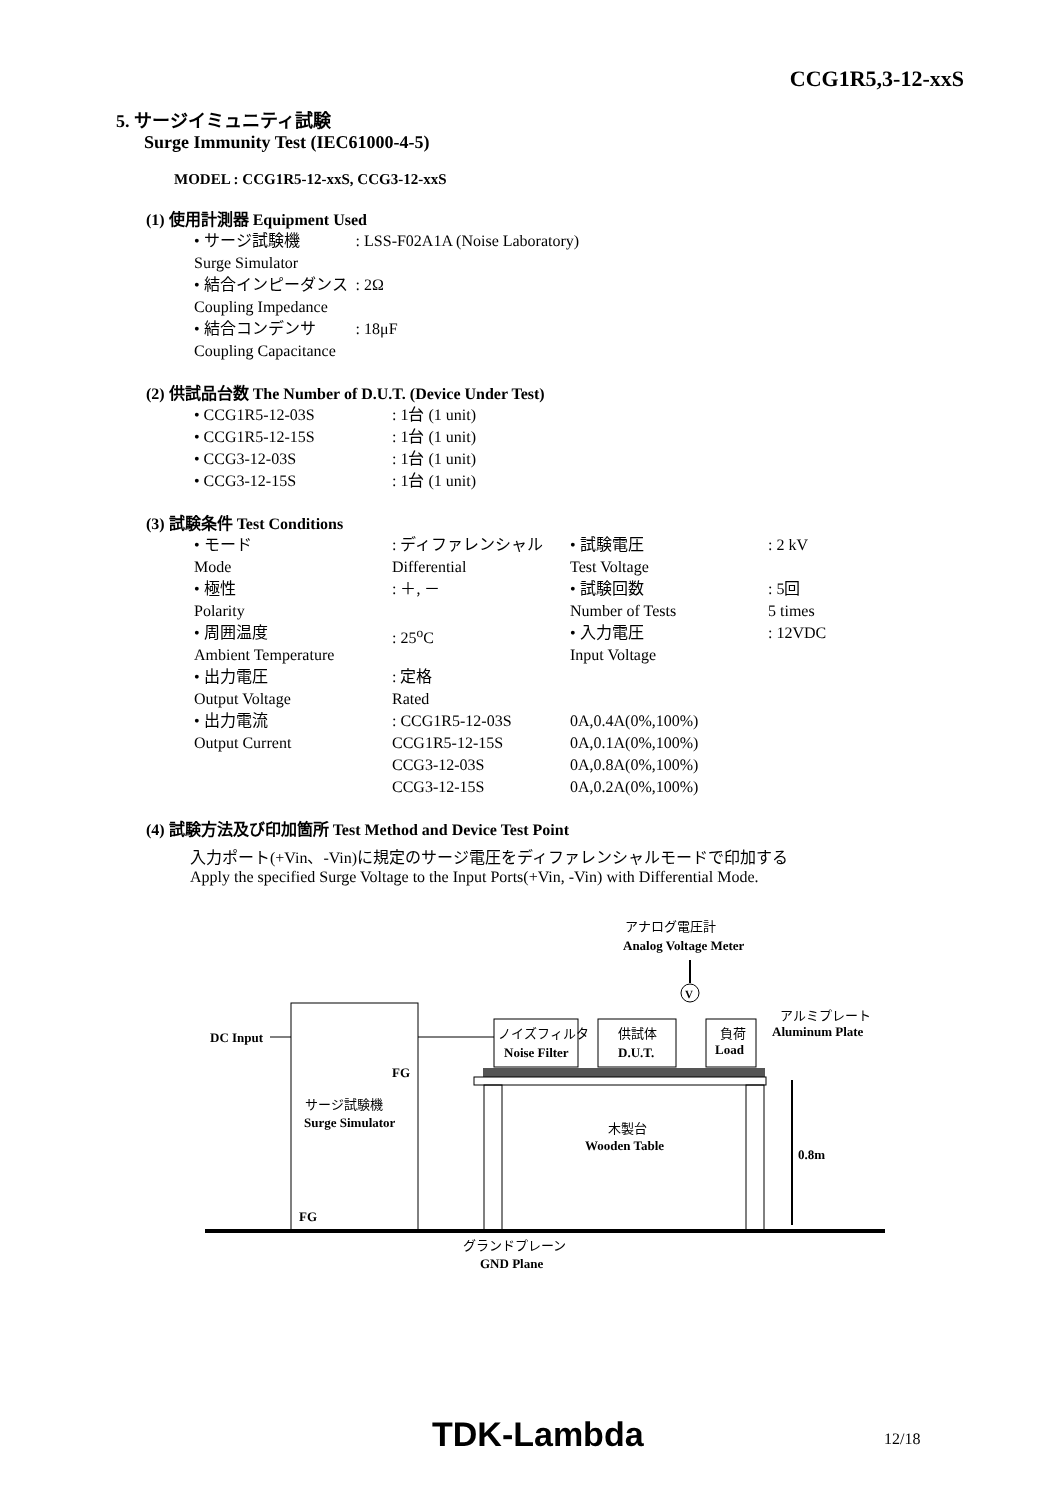CCG1R5,3-12-xxS
5. サージイミュニティ試験
Surge Immunity Test (IEC61000-4-5)
MODEL : CCG1R5-12-xxS, CCG3-12-xxS
(1) 使用計測器 Equipment Used
| • サージ試験機 Surge Simulator | : LSS-F02A1A (Noise Laboratory) |
| • 結合インピーダンス Coupling Impedance | : 2Ω |
| • 結合コンデンサ Coupling Capacitance | : 18μF |
(2) 供試品台数 The Number of D.U.T. (Device Under Test)
| • CCG1R5-12-03S | : 1台 (1 unit) |
| • CCG1R5-12-15S | : 1台 (1 unit) |
| • CCG3-12-03S | : 1台 (1 unit) |
| • CCG3-12-15S | : 1台 (1 unit) |
(3) 試験条件 Test Conditions
| • モード Mode | : ディファレンシャル Differential | | • 試験電圧 Test Voltage | : 2 kV |
| • 極性 Polarity | : ＋, － | | • 試験回数 Number of Tests | : 5回 5 times |
| • 周囲温度 Ambient Temperature | : 25<sup>o</sup>C | | • 入力電圧 Input Voltage | : 12VDC |
| • 出力電圧 Output Voltage | : 定格 Rated | | | |
| • 出力電流 Output Current | : CCG1R5-12-03S CCG1R5-12-15S CCG3-12-03S CCG3-12-15S | 0A,0.4A(0%,100%) 0A,0.1A(0%,100%) 0A,0.8A(0%,100%) 0A,0.2A(0%,100%) | | |
(4) 試験方法及び印加箇所 Test Method and Device Test Point
入力ポート(+Vin、-Vin)に規定のサージ電圧をディファレンシャルモードで印加する
Apply the specified Surge Voltage to the Input Ports(+Vin, -Vin) with Differential Mode.
アナログ電圧計
Analog Voltage Meter
V
DC Input
ノイズフィルタ
Noise Filter
供試体
D.U.T.
負荷
Load
アルミプレート
Aluminum Plate
FG
サージ試験機
Surge Simulator
木製台
Wooden Table
0.8m
FG
グランドプレーン
GND Plane
TDK-Lambda 12/18